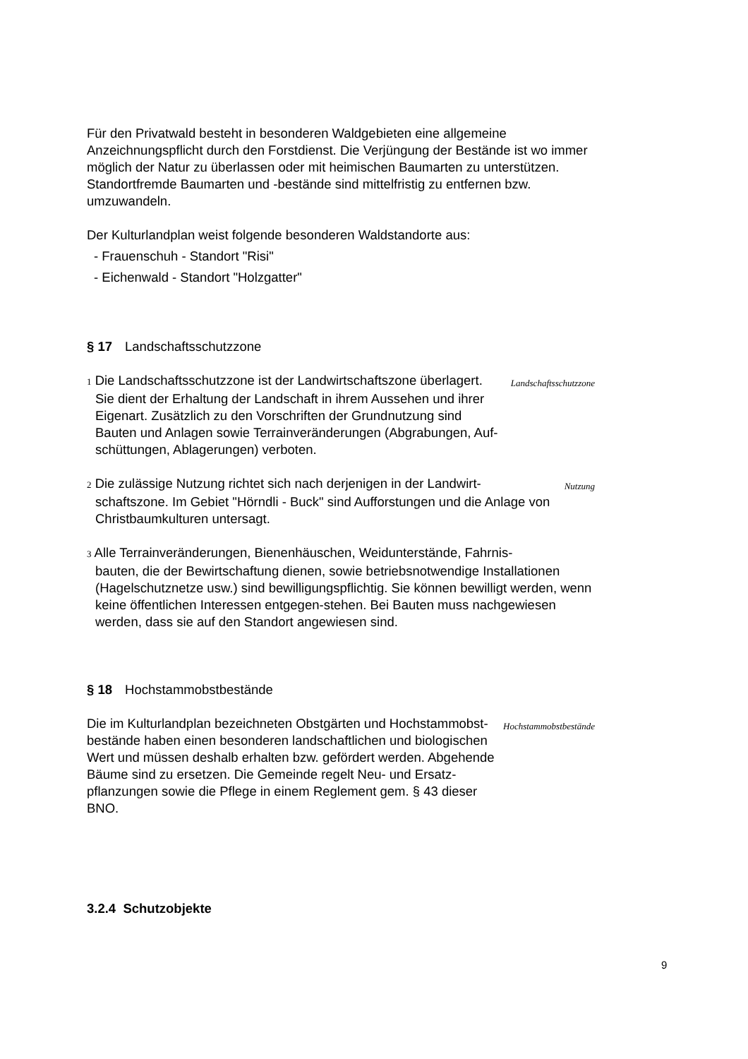Für den Privatwald besteht in besonderen Waldgebieten eine allgemeine Anzeichnungspflicht durch den Forstdienst. Die Verjüngung der Bestände ist wo immer möglich der Natur zu überlassen oder mit heimischen Baumarten zu unterstützen. Standortfremde Baumarten und -bestände sind mittelfristig zu entfernen bzw. umzuwandeln.
Der Kulturlandplan weist folgende besonderen Waldstandorte aus:
- Frauenschuh - Standort "Risi"
- Eichenwald - Standort "Holzgatter"
§ 17 Landschaftsschutzzone
1 Die Landschaftsschutzzone ist der Landwirtschaftszone überlagert.
Sie dient der Erhaltung der Landschaft in ihrem Aussehen und ihrer Eigenart. Zusätzlich zu den Vorschriften der Grundnutzung sind Bauten und Anlagen sowie Terrainveränderungen (Abgrabungen, Auf-schüttungen, Ablagerungen) verboten.
Landschaftsschutzzone
2 Die zulässige Nutzung richtet sich nach derjenigen in der Landwirt-
schaftszone. Im Gebiet "Hörndli - Buck" sind Aufforstungen und die Anlage von Christbaumkulturen untersagt.
Nutzung
3 Alle Terrainveränderungen, Bienenhäuschen, Weidunterstände, Fahrnis-
bauten, die der Bewirtschaftung dienen, sowie betriebsnotwendige Installationen (Hagelschutznetze usw.) sind bewilligungspflichtig. Sie können bewilligt werden, wenn keine öffentlichen Interessen entgegen-stehen. Bei Bauten muss nachgewiesen werden, dass sie auf den Standort angewiesen sind.
§ 18 Hochstammobstbestände
Die im Kulturlandplan bezeichneten Obstgärten und Hochstammobst-bestände haben einen besonderen landschaftlichen und biologischen Wert und müssen deshalb erhalten bzw. gefördert werden. Abgehende Bäume sind zu ersetzen. Die Gemeinde regelt Neu- und Ersatz-pflanzungen sowie die Pflege in einem Reglement gem. § 43 dieser BNO.
Hochstammobstbestände
3.2.4 Schutzobjekte
9